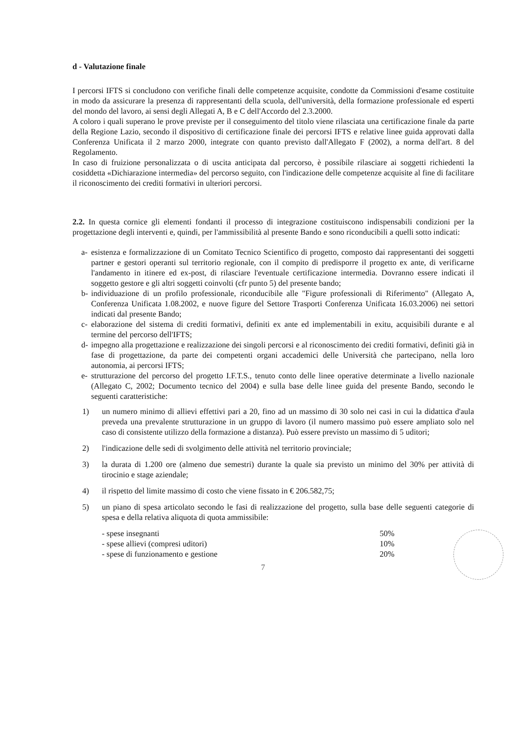d - Valutazione finale
I percorsi IFTS si concludono con verifiche finali delle competenze acquisite, condotte da Commissioni d'esame costituite in modo da assicurare la presenza di rappresentanti della scuola, dell'università, della formazione professionale ed esperti del mondo del lavoro, ai sensi degli Allegati A, B e C dell'Accordo del 2.3.2000.
A coloro i quali superano le prove previste per il conseguimento del titolo viene rilasciata una certificazione finale da parte della Regione Lazio, secondo il dispositivo di certificazione finale dei percorsi IFTS e relative linee guida approvati dalla Conferenza Unificata il 2 marzo 2000, integrate con quanto previsto dall'Allegato F (2002), a norma dell'art. 8 del Regolamento.
In caso di fruizione personalizzata o di uscita anticipata dal percorso, è possibile rilasciare ai soggetti richiedenti la cosiddetta «Dichiarazione intermedia» del percorso seguito, con l'indicazione delle competenze acquisite al fine di facilitare il riconoscimento dei crediti formativi in ulteriori percorsi.
2.2. In questa cornice gli elementi fondanti il processo di integrazione costituiscono indispensabili condizioni per la progettazione degli interventi e, quindi, per l'ammissibilità al presente Bando e sono riconducibili a quelli sotto indicati:
a- esistenza e formalizzazione di un Comitato Tecnico Scientifico di progetto, composto dai rappresentanti dei soggetti partner e gestori operanti sul territorio regionale, con il compito di predisporre il progetto ex ante, di verificarne l'andamento in itinere ed ex-post, di rilasciare l'eventuale certificazione intermedia. Dovranno essere indicati il soggetto gestore e gli altri soggetti coinvolti (cfr punto 5) del presente bando;
b- individuazione di un profilo professionale, riconducibile alle "Figure professionali di Riferimento" (Allegato A, Conferenza Unificata 1.08.2002, e nuove figure del Settore Trasporti Conferenza Unificata 16.03.2006) nei settori indicati dal presente Bando;
c- elaborazione del sistema di crediti formativi, definiti ex ante ed implementabili in exitu, acquisibili durante e al termine del percorso dell'IFTS;
d- impegno alla progettazione e realizzazione dei singoli percorsi e al riconoscimento dei crediti formativi, definiti già in fase di progettazione, da parte dei competenti organi accademici delle Università che partecipano, nella loro autonomia, ai percorsi IFTS;
e- strutturazione del percorso del progetto I.F.T.S., tenuto conto delle linee operative determinate a livello nazionale (Allegato C, 2002; Documento tecnico del 2004) e sulla base delle linee guida del presente Bando, secondo le seguenti caratteristiche:
1) un numero minimo di allievi effettivi pari a 20, fino ad un massimo di 30 solo nei casi in cui la didattica d'aula preveda una prevalente strutturazione in un gruppo di lavoro (il numero massimo può essere ampliato solo nel caso di consistente utilizzo della formazione a distanza). Può essere previsto un massimo di 5 uditori;
2) l'indicazione delle sedi di svolgimento delle attività nel territorio provinciale;
3) la durata di 1.200 ore (almeno due semestri) durante la quale sia previsto un minimo del 30% per attività di tirocinio e stage aziendale;
4) il rispetto del limite massimo di costo che viene fissato in € 206.582,75;
5) un piano di spesa articolato secondo le fasi di realizzazione del progetto, sulla base delle seguenti categorie di spesa e della relativa aliquota di quota ammissibile:
| - spese insegnanti | 50% |
| - spese allievi (compresi uditori) | 10% |
| - spese di funzionamento e gestione | 20% |
7